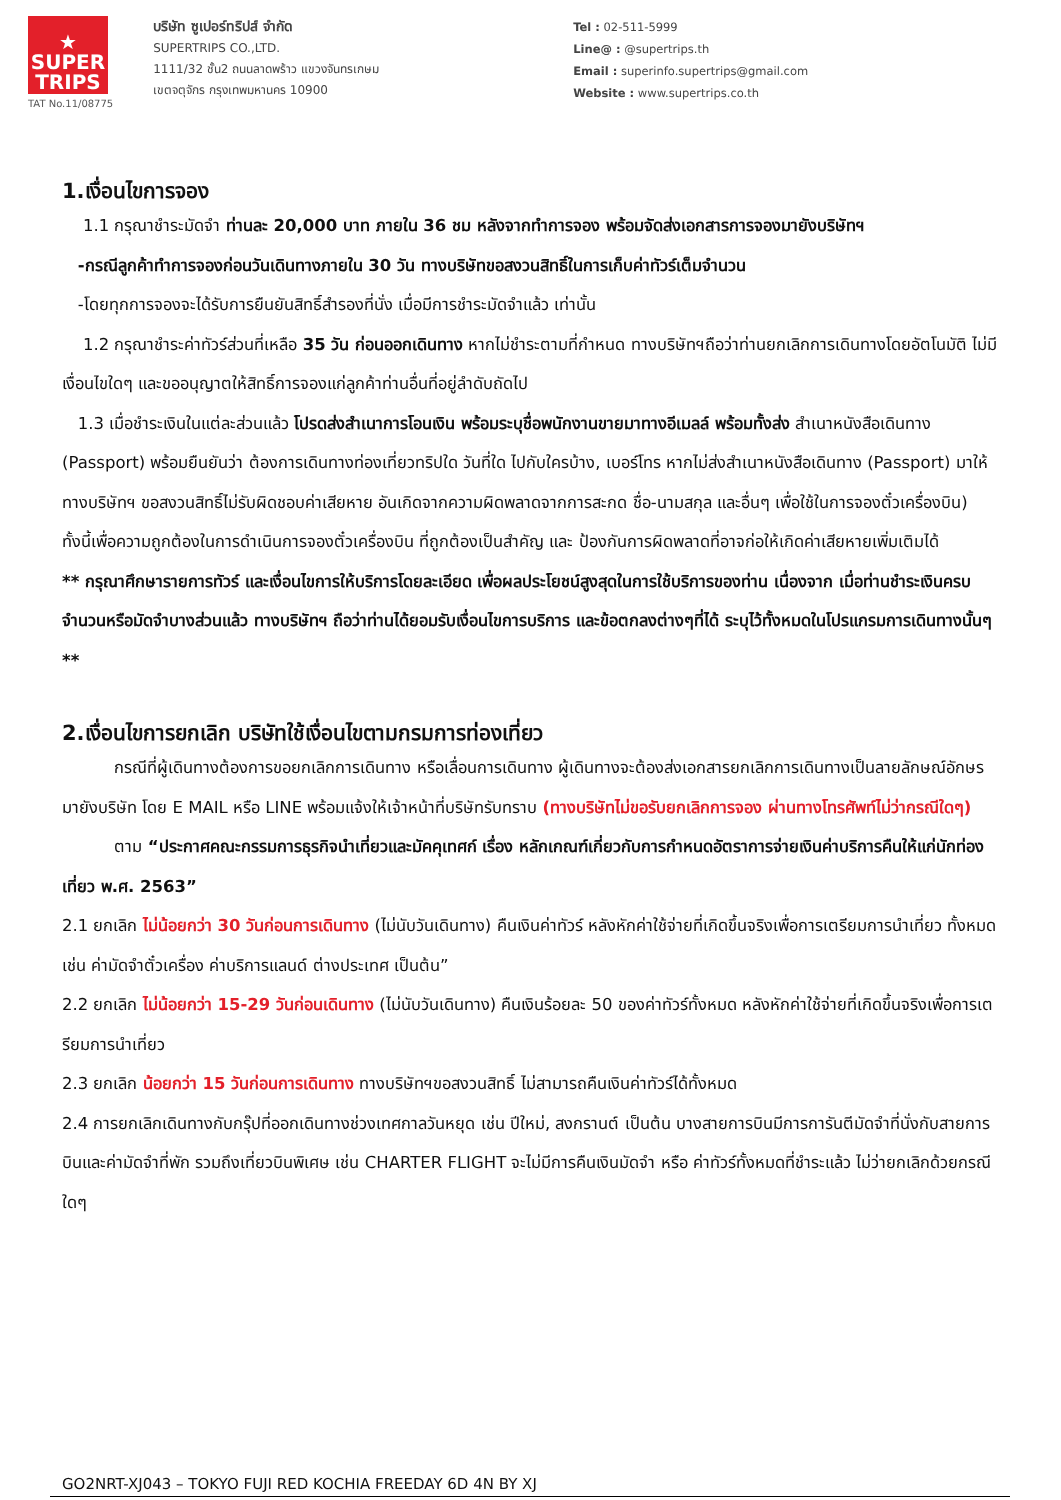★
SUPER
TRIPS
TAT No.11/08775
บริษัท ซูเปอร์ทริปส์ จำกัด
SUPERTRIPS CO.,LTD.
1111/32 ชั้น2 ถนนลาดพร้าว แขวงจันทรเกษม
เขตจตุจักร กรุงเทพมหานคร 10900
Tel : 02-511-5999
Line@ : @supertrips.th
Email : superinfo.supertrips@gmail.com
Website : www.supertrips.co.th
1.เงื่อนไขการจอง
1.1 กรุณาชำระมัดจำ ท่านละ 20,000 บาท ภายใน 36 ชม หลังจากทำการจอง พร้อมจัดส่งเอกสารการจองมายังบริษัทฯ
-กรณีลูกค้าทำการจองก่อนวันเดินทางภายใน 30 วัน ทางบริษัทขอสงวนสิทธิ์ในการเก็บค่าทัวร์เต็มจำนวน
-โดยทุกการจองจะได้รับการยืนยันสิทธิ์สำรองที่นั่ง เมื่อมีการชำระมัดจำแล้ว เท่านั้น
1.2 กรุณาชำระค่าทัวร์ส่วนที่เหลือ 35 วัน ก่อนออกเดินทาง หากไม่ชำระตามที่กำหนด ทางบริษัทฯถือว่าท่านยกเลิกการเดินทางโดยอัตโนมัติ ไม่มีเงื่อนไขใดๆ และขออนุญาตให้สิทธิ์การจองแก่ลูกค้าท่านอื่นที่อยู่ลำดับถัดไป
1.3 เมื่อชำระเงินในแต่ละส่วนแล้ว โปรดส่งสำเนาการโอนเงิน พร้อมระบุชื่อพนักงานขายมาทางอีเมลล์ พร้อมทั้งส่ง สำเนาหนังสือเดินทาง (Passport) พร้อมยืนยันว่า ต้องการเดินทางท่องเที่ยวทริปใด วันที่ใด ไปกับใครบ้าง, เบอร์โทร หากไม่ส่งสำเนาหนังสือเดินทาง (Passport) มาให้ ทางบริษัทฯ ขอสงวนสิทธิ์ไม่รับผิดชอบค่าเสียหาย อันเกิดจากความผิดพลาดจากการสะกด ชื่อ-นามสกุล และอื่นๆ เพื่อใช้ในการจองตั๋วเครื่องบิน) ทั้งนี้เพื่อความถูกต้องในการดำเนินการจองตั๋วเครื่องบิน ที่ถูกต้องเป็นสำคัญ และ ป้องกันการผิดพลาดที่อาจก่อให้เกิดค่าเสียหายเพิ่มเติมได้
** กรุณาศึกษารายการทัวร์ และเงื่อนไขการให้บริการโดยละเอียด เพื่อผลประโยชน์สูงสุดในการใช้บริการของท่าน เนื่องจาก เมื่อท่านชำระเงินครบจำนวนหรือมัดจำบางส่วนแล้ว ทางบริษัทฯ ถือว่าท่านได้ยอมรับเงื่อนไขการบริการ และข้อตกลงต่างๆที่ได้ ระบุไว้ทั้งหมดในโปรแกรมการเดินทางนั้นๆ **
2.เงื่อนไขการยกเลิก บริษัทใช้เงื่อนไขตามกรมการท่องเที่ยว
กรณีที่ผู้เดินทางต้องการขอยกเลิกการเดินทาง หรือเลื่อนการเดินทาง ผู้เดินทางจะต้องส่งเอกสารยกเลิกการเดินทางเป็นลายลักษณ์อักษร มายังบริษัท โดย E MAIL หรือ LINE พร้อมแจ้งให้เจ้าหน้าที่บริษัทรับทราบ (ทางบริษัทไม่ขอรับยกเลิกการจอง ผ่านทางโทรศัพท์ไม่ว่ากรณีใดๆ)
ตาม “ประกาศคณะกรรมการธุรกิจนำเที่ยวและมัคคุเทศก์ เรื่อง หลักเกณฑ์เกี่ยวกับการกำหนดอัตราการจ่ายเงินค่าบริการคืนให้แก่นักท่องเที่ยว พ.ศ. 2563”
2.1 ยกเลิก ไม่น้อยกว่า 30 วันก่อนการเดินทาง (ไม่นับวันเดินทาง) คืนเงินค่าทัวร์ หลังหักค่าใช้จ่ายที่เกิดขึ้นจริงเพื่อการเตรียมการนำเที่ยว ทั้งหมด เช่น ค่ามัดจำตั๋วเครื่อง ค่าบริการแลนด์ ต่างประเทศ เป็นต้น”
2.2 ยกเลิก ไม่น้อยกว่า 15-29 วันก่อนเดินทาง (ไม่นับวันเดินทาง) คืนเงินร้อยละ 50 ของค่าทัวร์ทั้งหมด หลังหักค่าใช้จ่ายที่เกิดขึ้นจริงเพื่อการเตรียมการนำเที่ยว
2.3 ยกเลิก น้อยกว่า 15 วันก่อนการเดินทาง ทางบริษัทฯขอสงวนสิทธิ์ ไม่สามารถคืนเงินค่าทัวร์ได้ทั้งหมด
2.4 การยกเลิกเดินทางกับกรุ๊ปที่ออกเดินทางช่วงเทศกาลวันหยุด เช่น ปีใหม่, สงกรานต์ เป็นต้น บางสายการบินมีการการันตีมัดจำที่นั่งกับสายการบินและค่ามัดจำที่พัก รวมถึงเที่ยวบินพิเศษ เช่น CHARTER FLIGHT จะไม่มีการคืนเงินมัดจำ หรือ ค่าทัวร์ทั้งหมดที่ชำระแล้ว ไม่ว่ายกเลิกด้วยกรณีใดๆ
GO2NRT-XJ043 – TOKYO FUJI RED KOCHIA FREEDAY 6D 4N BY XJ